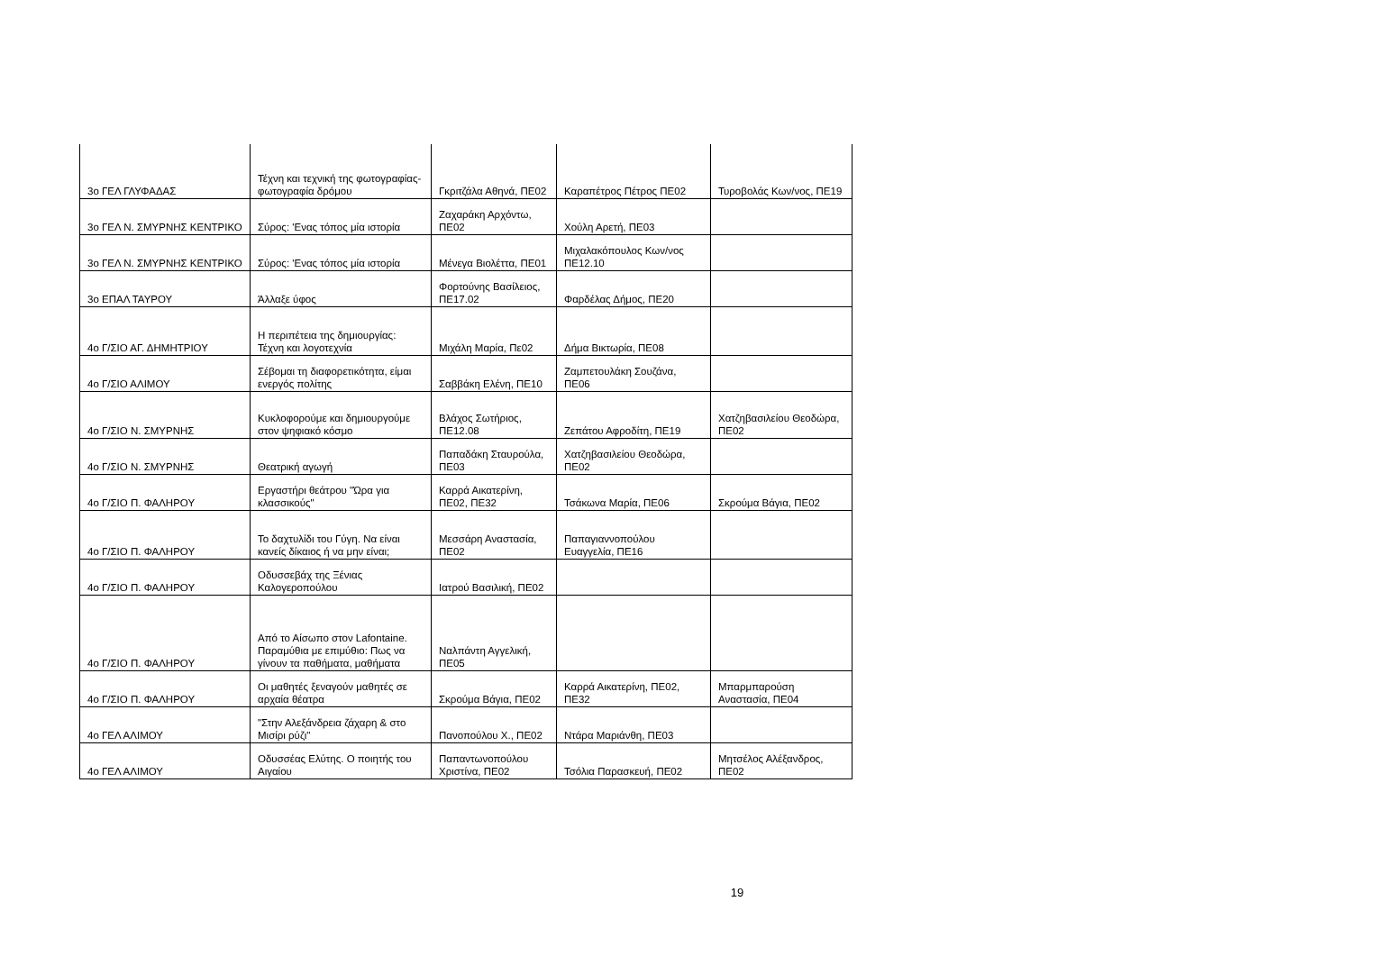| 3ο ΓΕΛ ΓΛΥΦΑΔΑΣ | Τέχνη και τεχνική της φωτογραφίας- φωτογραφία δρόμου | Γκριτζάλα Αθηνά, ΠΕ02 | Καραπέτρος Πέτρος ΠΕ02 | Τυροβολάς Κων/νος, ΠΕ19 |
| 3ο ΓΕΛ Ν. ΣΜΥΡΝΗΣ ΚΕΝΤΡΙΚΟ | Σύρος: 'Ενας τόπος μία ιστορία | Ζαχαράκη Αρχόντω, ΠΕ02 | Χούλη Αρετή, ΠΕ03 | |
| 3ο ΓΕΛ Ν. ΣΜΥΡΝΗΣ ΚΕΝΤΡΙΚΟ | Σύρος: 'Ενας τόπος μία ιστορία | Μένεγα Βιολέττα, ΠΕ01 | Μιχαλακόπουλος Κων/νος ΠΕ12.10 | |
| 3ο ΕΠΑΛ ΤΑΥΡΟΥ | Άλλαξε ύφος | Φορτούνης Βασίλειος, ΠΕ17.02 | Φαρδέλας Δήμος, ΠΕ20 | |
| 4ο Γ/ΣΙΟ ΑΓ. ΔΗΜΗΤΡΙΟΥ | Η περιπέτεια της δημιουργίας: Τέχνη και λογοτεχνία | Μιχάλη Μαρία, Πε02 | Δήμα Βικτωρία, ΠΕ08 | |
| 4ο Γ/ΣΙΟ ΑΛΙΜΟΥ | Σέβομαι τη διαφορετικότητα, είμαι ενεργός πολίτης | Σαββάκη Ελένη, ΠΕ10 | Ζαμπετουλάκη Σουζάνα, ΠΕ06 | |
| 4ο Γ/ΣΙΟ Ν. ΣΜΥΡΝΗΣ | Κυκλοφορούμε και δημιουργούμε στον ψηφιακό κόσμο | Βλάχος Σωτήριος, ΠΕ12.08 | Ζεπάτου Αφροδίτη, ΠΕ19 | Χατζηβασιλείου Θεοδώρα, ΠΕ02 |
| 4ο Γ/ΣΙΟ Ν. ΣΜΥΡΝΗΣ | Θεατρική αγωγή | Παπαδάκη Σταυρούλα, ΠΕ03 | Χατζηβασιλείου Θεοδώρα, ΠΕ02 | |
| 4ο Γ/ΣΙΟ Π. ΦΑΛΗΡΟΥ | Εργαστήρι θεάτρου "Ώρα για κλασσικούς" | Καρρά Αικατερίνη, ΠΕ02, ΠΕ32 | Τσάκωνα Μαρία, ΠΕ06 | Σκρούμα Βάγια, ΠΕ02 |
| 4ο Γ/ΣΙΟ Π. ΦΑΛΗΡΟΥ | Το δαχτυλίδι του Γύγη. Να είναι κανείς δίκαιος ή να μην είναι; | Μεσσάρη Αναστασία, ΠΕ02 | Παπαγιαννοπούλου Ευαγγελία, ΠΕ16 | |
| 4ο Γ/ΣΙΟ Π. ΦΑΛΗΡΟΥ | Οδυσσεβάχ της Ξένιας Καλογεροπούλου | Ιατρού Βασιλική, ΠΕ02 | | |
| 4ο Γ/ΣΙΟ Π. ΦΑΛΗΡΟΥ | Από το Αίσωπο στον Lafontaine. Παραμύθια με επιμύθιο: Πως να γίνουν τα παθήματα, μαθήματα | Ναλπάντη Αγγελική, ΠΕ05 | | |
| 4ο Γ/ΣΙΟ Π. ΦΑΛΗΡΟΥ | Οι μαθητές ξεναγούν μαθητές σε αρχαία θέατρα | Σκρούμα Βάγια, ΠΕ02 | Καρρά Αικατερίνη, ΠΕ02, ΠΕ32 | Μπαρμπαρούση Αναστασία, ΠΕ04 |
| 4ο ΓΕΛ ΑΛΙΜΟΥ | "Στην Αλεξάνδρεια ζάχαρη & στο Μισίρι ρύζι" | Πανοπούλου Χ., ΠΕ02 | Ντάρα Μαριάνθη, ΠΕ03 | |
| 4ο ΓΕΛ ΑΛΙΜΟΥ | Οδυσσέας Ελύτης. Ο ποιητής του Αιγαίου | Παπαντωνοπούλου Χριστίνα, ΠΕ02 | Τσόλια Παρασκευή, ΠΕ02 | Μητσέλος Αλέξανδρος, ΠΕ02 |
19